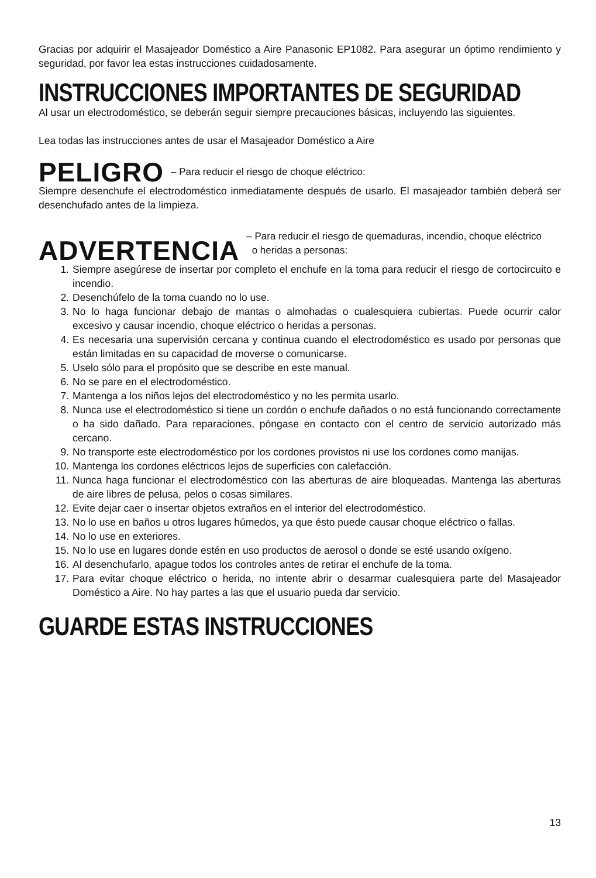Gracias por adquirir el Masajeador Doméstico a Aire Panasonic EP1082. Para asegurar un óptimo rendimiento y seguridad, por favor lea estas instrucciones cuidadosamente.
INSTRUCCIONES IMPORTANTES DE SEGURIDAD
Al usar un electrodoméstico, se deberán seguir siempre precauciones básicas, incluyendo las siguientes.
Lea todas las instrucciones antes de usar el Masajeador Doméstico a Aire
PELIGRO – Para reducir el riesgo de choque eléctrico:
Siempre desenchufe el electrodoméstico inmediatamente después de usarlo. El masajeador también deberá ser desenchufado antes de la limpieza.
ADVERTENCIA – Para reducir el riesgo de quemaduras, incendio, choque eléctrico
o heridas a personas:
1. Siempre asegúrese de insertar por completo el enchufe en la toma para reducir el riesgo de cortocircuito e incendio.
2. Desenchúfelo de la toma cuando no lo use.
3. No lo haga funcionar debajo de mantas o almohadas o cualesquiera cubiertas. Puede ocurrir calor excesivo y causar incendio, choque eléctrico o heridas a personas.
4. Es necesaria una supervisión cercana y continua cuando el electrodoméstico es usado por personas que están limitadas en su capacidad de moverse o comunicarse.
5. Uselo sólo para el propósito que se describe en este manual.
6. No se pare en el electrodoméstico.
7. Mantenga a los niños lejos del electrodoméstico y no les permita usarlo.
8. Nunca use el electrodoméstico si tiene un cordón o enchufe dañados o no está funcionando correctamente o ha sido dañado. Para reparaciones, póngase en contacto con el centro de servicio autorizado más cercano.
9. No transporte este electrodoméstico por los cordones provistos ni use los cordones como manijas.
10. Mantenga los cordones eléctricos lejos de superficies con calefacción.
11. Nunca haga funcionar el electrodoméstico con las aberturas de aire bloqueadas. Mantenga las aberturas de aire libres de pelusa, pelos o cosas similares.
12. Evite dejar caer o insertar objetos extraños en el interior del electrodoméstico.
13. No lo use en baños u otros lugares húmedos, ya que ésto puede causar choque eléctrico o fallas.
14. No lo use en exteriores.
15. No lo use en lugares donde estén en uso productos de aerosol o donde se esté usando oxígeno.
16. Al desenchufarlo, apague todos los controles antes de retirar el enchufe de la toma.
17. Para evitar choque eléctrico o herida, no intente abrir o desarmar cualesquiera parte del Masajeador Doméstico a Aire. No hay partes a las que el usuario pueda dar servicio.
GUARDE ESTAS INSTRUCCIONES
13